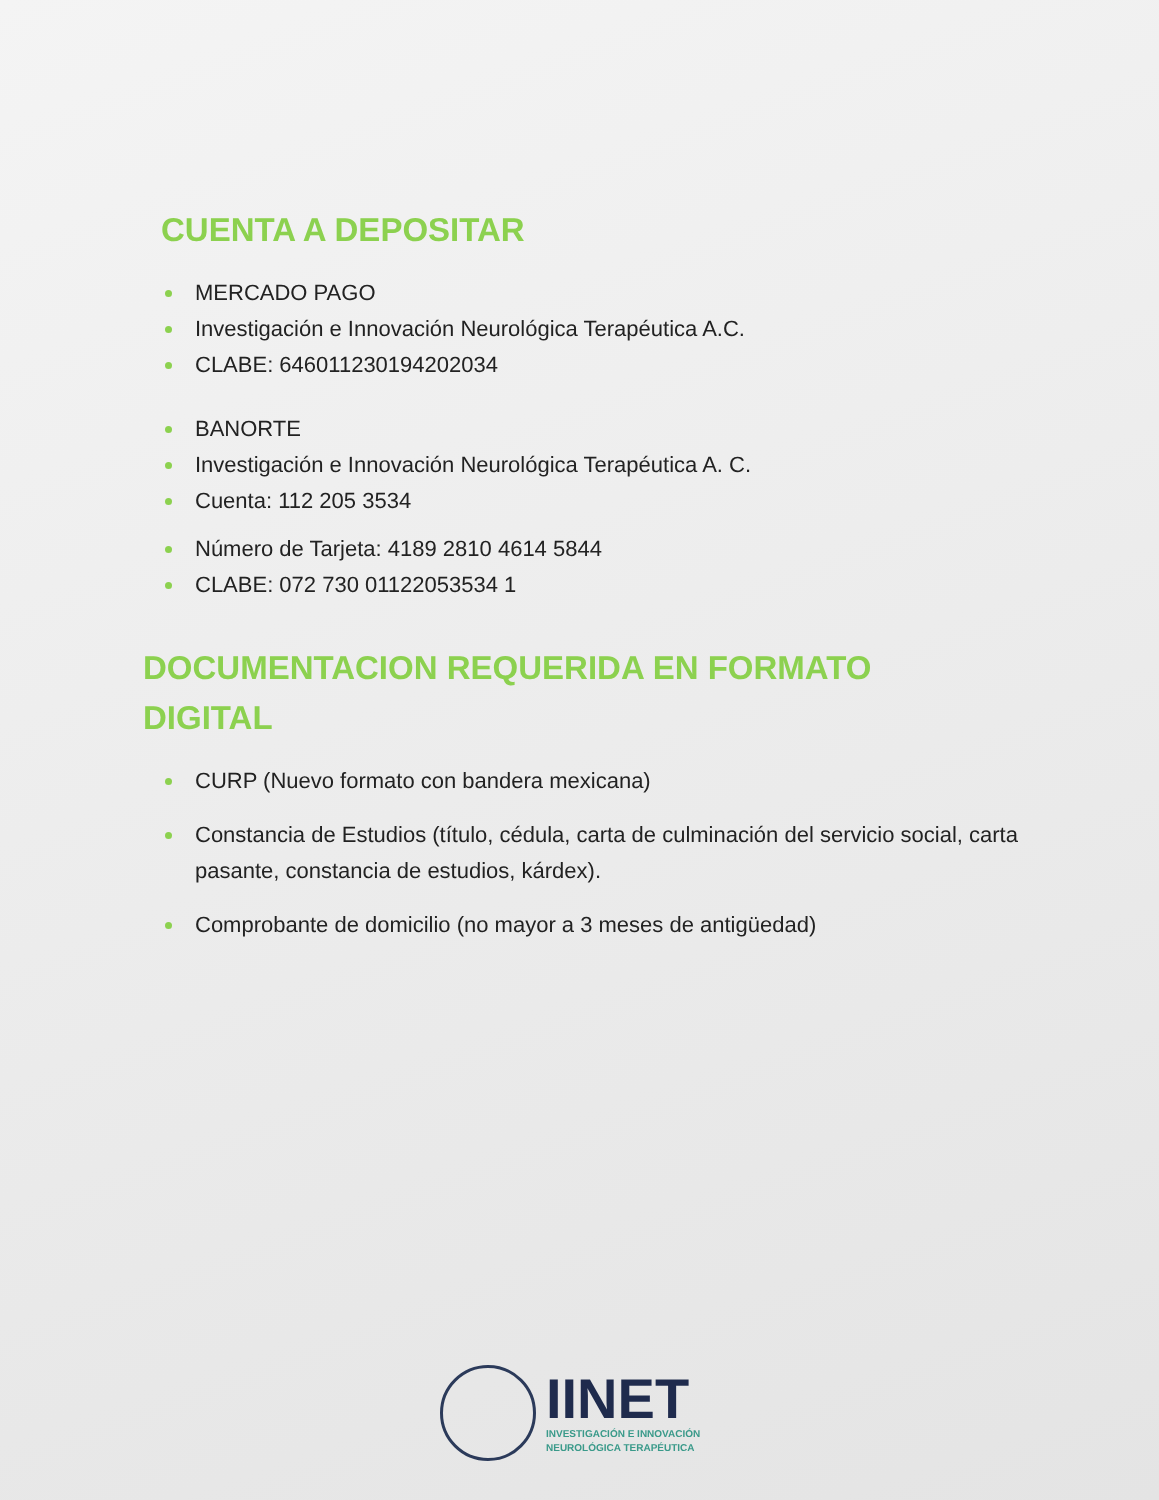CUENTA A DEPOSITAR
MERCADO PAGO
Investigación e Innovación Neurológica Terapéutica A.C.
CLABE: 646011230194202034
BANORTE
Investigación e Innovación Neurológica Terapéutica A. C.
Cuenta: 112 205 3534
Número de Tarjeta: 4189 2810 4614 5844
CLABE: 072 730 01122053534 1
DOCUMENTACION REQUERIDA EN FORMATO
DIGITAL
CURP (Nuevo formato con bandera mexicana)
Constancia de Estudios (título, cédula, carta de culminación del servicio social, carta pasante, constancia de estudios, kárdex).
Comprobante de domicilio (no mayor a 3 meses de antigüedad)
IINET
INVESTIGACIÓN E INNOVACIÓN
NEUROLÓGICA TERAPÉUTICA